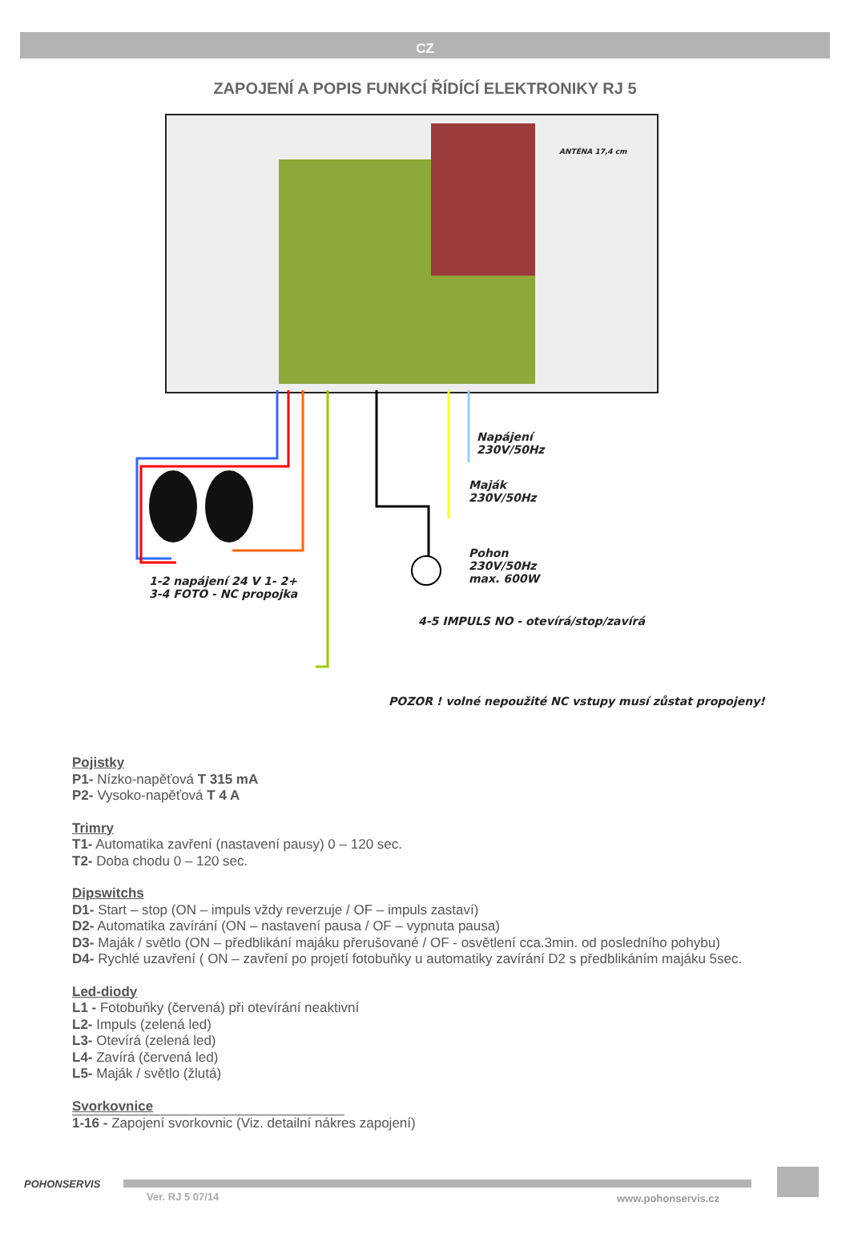CZ
ZAPOJENÍ A POPIS FUNKCÍ ŘÍDÍCÍ ELEKTRONIKY RJ 5
ANTÉNA 17,4 cm
Napájení
230V/50Hz
Maják
230V/50Hz
Pohon
230V/50Hz
max. 600W
1-2 napájení 24 V 1- 2+
3-4 FOTO - NC propojka
4-5 IMPULS NO - otevírá/stop/zavírá
POZOR ! volné nepoužité NC vstupy musí zůstat propojeny!
Pojistky
P1- Nízko-napěťová T 315 mA
P2- Vysoko-napěťová T 4 A
Trimry
T1- Automatika zavření (nastavení pausy) 0 – 120 sec.
T2- Doba chodu 0 – 120 sec.
Dipswitchs
D1- Start – stop (ON – impuls vždy reverzuje / OF – impuls zastaví)
D2- Automatika zavírání (ON – nastavení pausa / OF – vypnuta pausa)
D3- Maják / světlo (ON – předblikání majáku přerušované / OF - osvětlení cca.3min. od posledního pohybu)
D4- Rychlé uzavření ( ON – zavření po projetí fotobuňky u automatiky zavírání D2 s předblikáním majáku 5sec.
Led-diody
L1 - Fotobuňky (červená) při otevírání neaktivní
L2- Impuls (zelená led)
L3- Otevírá (zelená led)
L4- Zavírá (červená led)
L5- Maják / světlo (žlutá)
Svorkovnice
1-16 - Zapojení svorkovnic (Viz. detailní nákres zapojení)
POHONSERVIS
Ver. RJ 5 07/14 www.pohonservis.cz